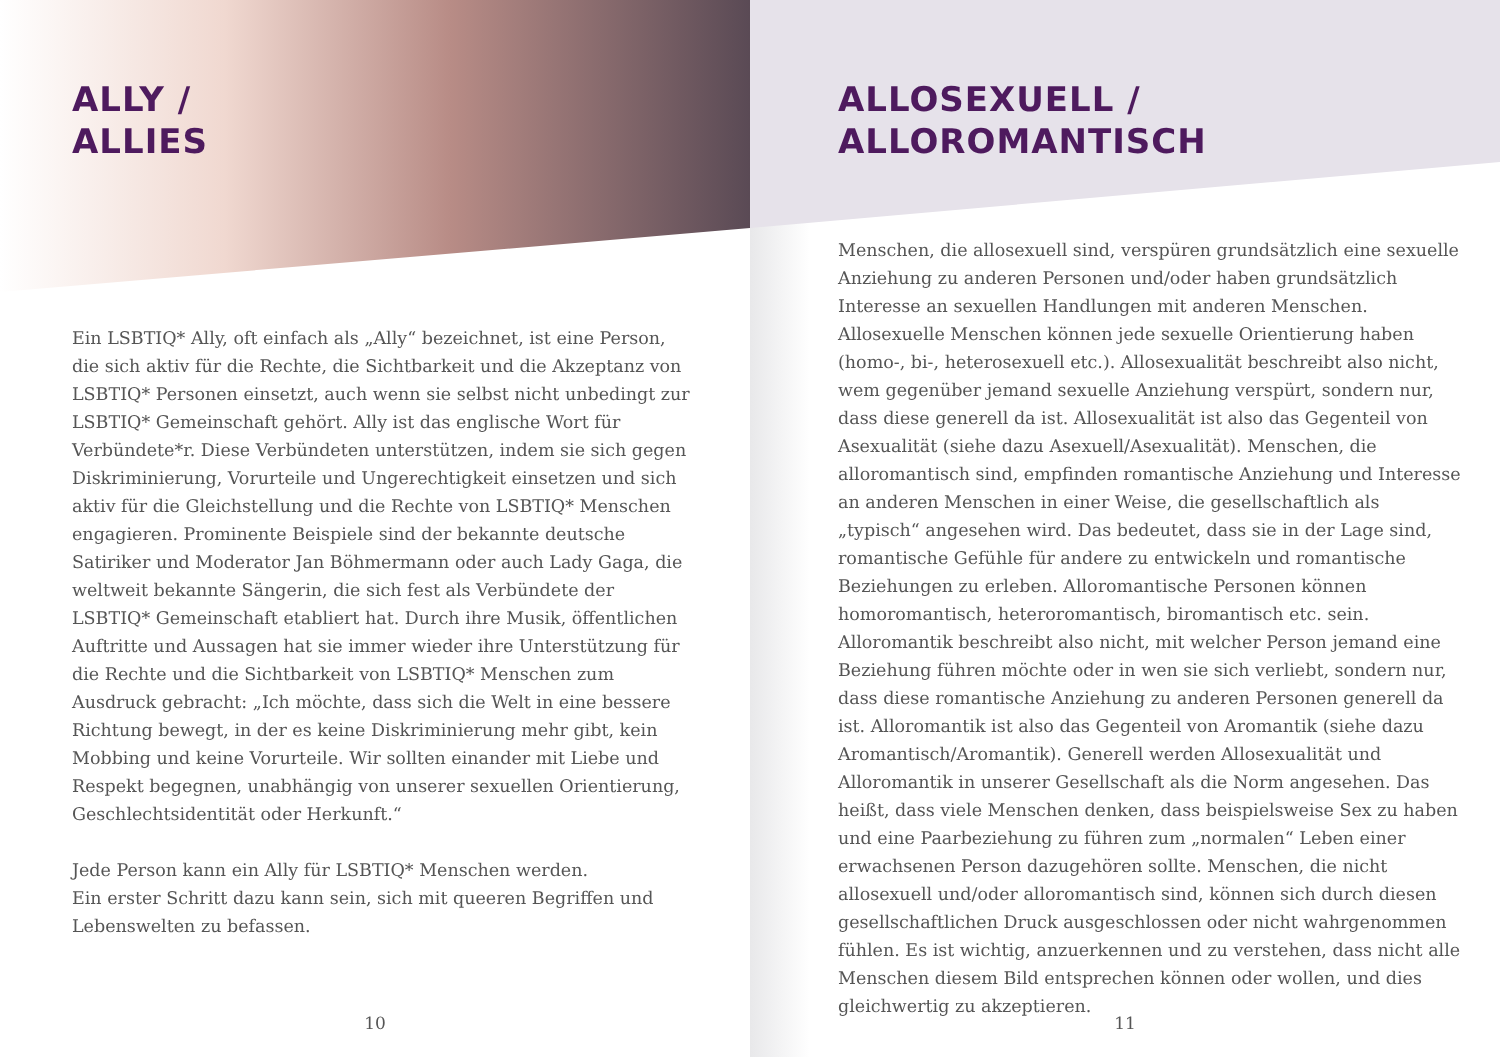ALLY /
ALLIES
Ein LSBTIQ* Ally, oft einfach als „Ally“ bezeichnet, ist eine Person, die sich aktiv für die Rechte, die Sichtbarkeit und die Akzeptanz von LSBTIQ* Personen einsetzt, auch wenn sie selbst nicht unbedingt zur LSBTIQ* Gemeinschaft gehört. Ally ist das englische Wort für Verbündete*r. Diese Verbündeten unterstützen, indem sie sich gegen Diskriminierung, Vorurteile und Ungerechtigkeit einsetzen und sich aktiv für die Gleichstellung und die Rechte von LSBTIQ* Menschen engagieren. Prominente Beispiele sind der bekannte deutsche Satiriker und Moderator Jan Böhmermann oder auch Lady Gaga, die weltweit bekannte Sängerin, die sich fest als Verbündete der LSBTIQ* Gemeinschaft etabliert hat. Durch ihre Musik, öffentlichen Auftritte und Aussagen hat sie immer wieder ihre Unterstützung für die Rechte und die Sichtbarkeit von LSBTIQ* Menschen zum Ausdruck gebracht: „Ich möchte, dass sich die Welt in eine bessere Richtung bewegt, in der es keine Diskriminierung mehr gibt, kein Mobbing und keine Vorurteile. Wir sollten einander mit Liebe und Respekt begegnen, unabhängig von unserer sexuellen Orientierung, Geschlechtsidentität oder Herkunft.“
Jede Person kann ein Ally für LSBTIQ* Menschen werden.
Ein erster Schritt dazu kann sein, sich mit queeren Begriffen und Lebenswelten zu befassen.
10
ALLOSEXUELL /
ALLOROMANTISCH
Menschen, die allosexuell sind, verspüren grundsätzlich eine sexuelle Anziehung zu anderen Personen und/oder haben grundsätzlich Interesse an sexuellen Handlungen mit anderen Menschen. Allosexuelle Menschen können jede sexuelle Orientierung haben (homo-, bi-, heterosexuell etc.). Allosexualität beschreibt also nicht, wem gegenüber jemand sexuelle Anziehung verspürt, sondern nur, dass diese generell da ist. Allosexualität ist also das Gegenteil von Asexualität (siehe dazu Asexuell/Asexualität). Menschen, die alloromantisch sind, empfinden romantische Anziehung und Interesse an anderen Menschen in einer Weise, die gesellschaftlich als „typisch“ angesehen wird. Das bedeutet, dass sie in der Lage sind, romantische Gefühle für andere zu entwickeln und romantische Beziehungen zu erleben. Alloromantische Personen können homoromantisch, heteroromantisch, biromantisch etc. sein. Alloromantik beschreibt also nicht, mit welcher Person jemand eine Beziehung führen möchte oder in wen sie sich verliebt, sondern nur, dass diese romantische Anziehung zu anderen Personen generell da ist. Alloromantik ist also das Gegenteil von Aromantik (siehe dazu Aromantisch/Aromantik). Generell werden Allosexualität und Alloromantik in unserer Gesellschaft als die Norm angesehen. Das heißt, dass viele Menschen denken, dass beispielsweise Sex zu haben und eine Paarbeziehung zu führen zum „normalen“ Leben einer erwachsenen Person dazugehören sollte. Menschen, die nicht allosexuell und/oder alloromantisch sind, können sich durch diesen gesellschaftlichen Druck ausgeschlossen oder nicht wahrgenommen fühlen. Es ist wichtig, anzuerkennen und zu verstehen, dass nicht alle Menschen diesem Bild entsprechen können oder wollen, und dies gleichwertig zu akzeptieren.
11